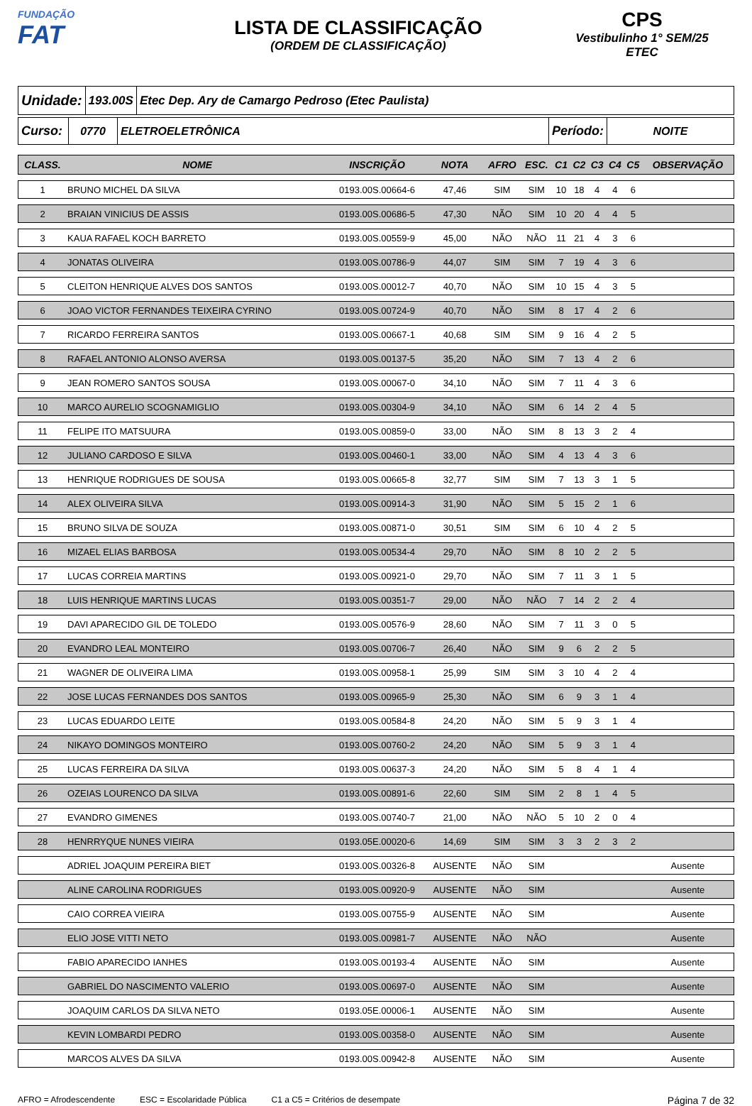FUNDAÇÃO
FAT
LISTA DE CLASSIFICAÇÃO
(ORDEM DE CLASSIFICAÇÃO)
CPS
Vestibulinho 1° SEM/25
ETEC
Unidade:
193.00S Etec Dep. Ary de Camargo Pedroso (Etec Paulista)
Curso:
0770 ELETROELETRÔNICA Período: NOITE
| CLASS. | NOME | INSCRIÇÃO | NOTA | AFRO | ESC. | C1 | C2 | C3 | C4 | C5 | OBSERVAÇÃO |
| --- | --- | --- | --- | --- | --- | --- | --- | --- | --- | --- | --- |
| 1 | BRUNO MICHEL DA SILVA | 0193.00S.00664-6 | 47,46 | SIM | SIM | 10 | 18 | 4 | 4 | 6 | |
| 2 | BRAIAN VINICIUS DE ASSIS | 0193.00S.00686-5 | 47,30 | NÃO | SIM | 10 | 20 | 4 | 4 | 5 | |
| 3 | KAUA RAFAEL KOCH BARRETO | 0193.00S.00559-9 | 45,00 | NÃO | NÃO | 11 | 21 | 4 | 3 | 6 | |
| 4 | JONATAS OLIVEIRA | 0193.00S.00786-9 | 44,07 | SIM | SIM | 7 | 19 | 4 | 3 | 6 | |
| 5 | CLEITON HENRIQUE ALVES DOS SANTOS | 0193.00S.00012-7 | 40,70 | NÃO | SIM | 10 | 15 | 4 | 3 | 5 | |
| 6 | JOAO VICTOR FERNANDES TEIXEIRA CYRINO | 0193.00S.00724-9 | 40,70 | NÃO | SIM | 8 | 17 | 4 | 2 | 6 | |
| 7 | RICARDO FERREIRA SANTOS | 0193.00S.00667-1 | 40,68 | SIM | SIM | 9 | 16 | 4 | 2 | 5 | |
| 8 | RAFAEL ANTONIO ALONSO AVERSA | 0193.00S.00137-5 | 35,20 | NÃO | SIM | 7 | 13 | 4 | 2 | 6 | |
| 9 | JEAN ROMERO SANTOS SOUSA | 0193.00S.00067-0 | 34,10 | NÃO | SIM | 7 | 11 | 4 | 3 | 6 | |
| 10 | MARCO AURELIO SCOGNAMIGLIO | 0193.00S.00304-9 | 34,10 | NÃO | SIM | 6 | 14 | 2 | 4 | 5 | |
| 11 | FELIPE ITO MATSUURA | 0193.00S.00859-0 | 33,00 | NÃO | SIM | 8 | 13 | 3 | 2 | 4 | |
| 12 | JULIANO CARDOSO E SILVA | 0193.00S.00460-1 | 33,00 | NÃO | SIM | 4 | 13 | 4 | 3 | 6 | |
| 13 | HENRIQUE RODRIGUES DE SOUSA | 0193.00S.00665-8 | 32,77 | SIM | SIM | 7 | 13 | 3 | 1 | 5 | |
| 14 | ALEX OLIVEIRA SILVA | 0193.00S.00914-3 | 31,90 | NÃO | SIM | 5 | 15 | 2 | 1 | 6 | |
| 15 | BRUNO SILVA DE SOUZA | 0193.00S.00871-0 | 30,51 | SIM | SIM | 6 | 10 | 4 | 2 | 5 | |
| 16 | MIZAEL ELIAS BARBOSA | 0193.00S.00534-4 | 29,70 | NÃO | SIM | 8 | 10 | 2 | 2 | 5 | |
| 17 | LUCAS CORREIA MARTINS | 0193.00S.00921-0 | 29,70 | NÃO | SIM | 7 | 11 | 3 | 1 | 5 | |
| 18 | LUIS HENRIQUE MARTINS LUCAS | 0193.00S.00351-7 | 29,00 | NÃO | NÃO | 7 | 14 | 2 | 2 | 4 | |
| 19 | DAVI APARECIDO GIL DE TOLEDO | 0193.00S.00576-9 | 28,60 | NÃO | SIM | 7 | 11 | 3 | 0 | 5 | |
| 20 | EVANDRO LEAL MONTEIRO | 0193.00S.00706-7 | 26,40 | NÃO | SIM | 9 | 6 | 2 | 2 | 5 | |
| 21 | WAGNER DE OLIVEIRA LIMA | 0193.00S.00958-1 | 25,99 | SIM | SIM | 3 | 10 | 4 | 2 | 4 | |
| 22 | JOSE LUCAS FERNANDES DOS SANTOS | 0193.00S.00965-9 | 25,30 | NÃO | SIM | 6 | 9 | 3 | 1 | 4 | |
| 23 | LUCAS EDUARDO LEITE | 0193.00S.00584-8 | 24,20 | NÃO | SIM | 5 | 9 | 3 | 1 | 4 | |
| 24 | NIKAYO DOMINGOS MONTEIRO | 0193.00S.00760-2 | 24,20 | NÃO | SIM | 5 | 9 | 3 | 1 | 4 | |
| 25 | LUCAS FERREIRA DA SILVA | 0193.00S.00637-3 | 24,20 | NÃO | SIM | 5 | 8 | 4 | 1 | 4 | |
| 26 | OZEIAS LOURENCO DA SILVA | 0193.00S.00891-6 | 22,60 | SIM | SIM | 2 | 8 | 1 | 4 | 5 | |
| 27 | EVANDRO GIMENES | 0193.00S.00740-7 | 21,00 | NÃO | NÃO | 5 | 10 | 2 | 0 | 4 | |
| 28 | HENRRYQUE NUNES VIEIRA | 0193.05E.00020-6 | 14,69 | SIM | SIM | 3 | 3 | 2 | 3 | 2 | |
| | ADRIEL JOAQUIM PEREIRA BIET | 0193.00S.00326-8 | AUSENTE | NÃO | SIM | | | | | | Ausente |
| | ALINE CAROLINA RODRIGUES | 0193.00S.00920-9 | AUSENTE | NÃO | SIM | | | | | | Ausente |
| | CAIO CORREA VIEIRA | 0193.00S.00755-9 | AUSENTE | NÃO | SIM | | | | | | Ausente |
| | ELIO JOSE VITTI NETO | 0193.00S.00981-7 | AUSENTE | NÃO | NÃO | | | | | | Ausente |
| | FABIO APARECIDO IANHES | 0193.00S.00193-4 | AUSENTE | NÃO | SIM | | | | | | Ausente |
| | GABRIEL DO NASCIMENTO VALERIO | 0193.00S.00697-0 | AUSENTE | NÃO | SIM | | | | | | Ausente |
| | JOAQUIM CARLOS DA SILVA NETO | 0193.05E.00006-1 | AUSENTE | NÃO | SIM | | | | | | Ausente |
| | KEVIN LOMBARDI PEDRO | 0193.00S.00358-0 | AUSENTE | NÃO | SIM | | | | | | Ausente |
| | MARCOS ALVES DA SILVA | 0193.00S.00942-8 | AUSENTE | NÃO | SIM | | | | | | Ausente |
AFRO = Afrodescendente ESC = Escolaridade Pública C1 a C5 = Critérios de desempate Página 7 de 32